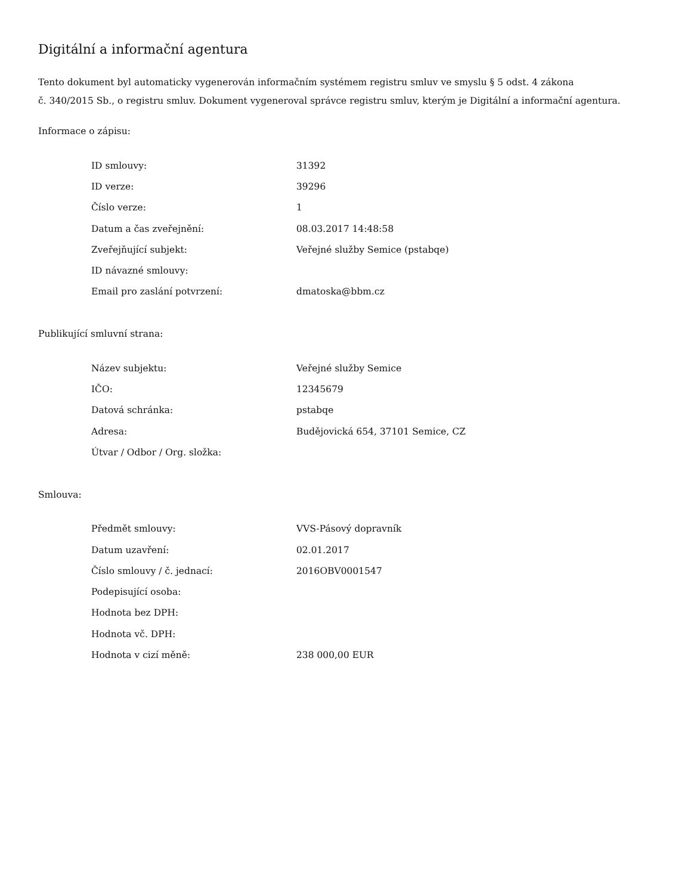Digitální a informační agentura
Tento dokument byl automaticky vygenerován informačním systémem registru smluv ve smyslu § 5 odst. 4 zákona
č. 340/2015 Sb., o registru smluv. Dokument vygeneroval správce registru smluv, kterým je Digitální a informační agentura.
Informace o zápisu:
| ID smlouvy: | 31392 |
| ID verze: | 39296 |
| Číslo verze: | 1 |
| Datum a čas zveřejnění: | 08.03.2017 14:48:58 |
| Zveřejňující subjekt: | Veřejné služby Semice (pstabqe) |
| ID návazné smlouvy: | |
| Email pro zaslání potvrzení: | dmatoska@bbm.cz |
Publikující smluvní strana:
| Název subjektu: | Veřejné služby Semice |
| IČO: | 12345679 |
| Datová schránka: | pstabqe |
| Adresa: | Budějovická 654, 37101 Semice, CZ |
| Útvar / Odbor / Org. složka: | |
Smlouva:
| Předmět smlouvy: | VVS-Pásový dopravník |
| Datum uzavření: | 02.01.2017 |
| Číslo smlouvy / č. jednací: | 2016OBV0001547 |
| Podepisující osoba: | |
| Hodnota bez DPH: | |
| Hodnota vč. DPH: | |
| Hodnota v cizí měně: | 238 000,00 EUR |